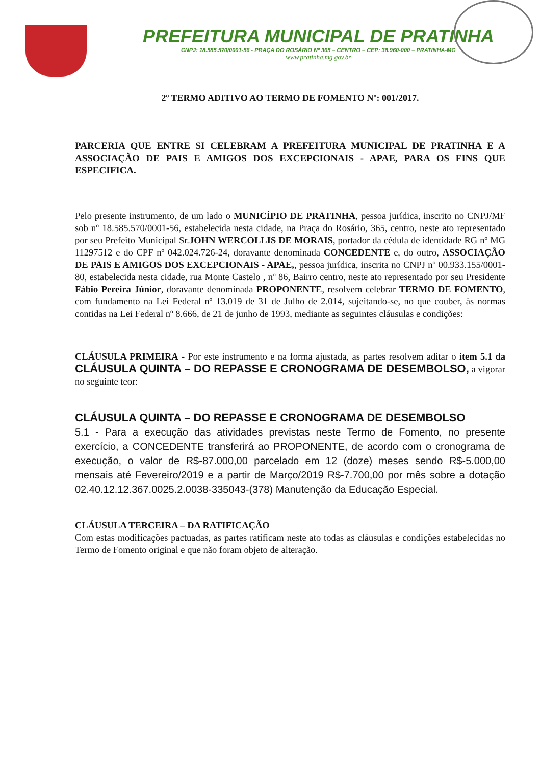PREFEITURA MUNICIPAL DE PRATINHA
CNPJ: 18.585.570/0001-56 - PRAÇA DO ROSÁRIO Nº 365 – CENTRO – CEP: 38.960-000 – PRATINHA-MG
www.pratinha.mg.gov.br
2º TERMO ADITIVO AO TERMO DE FOMENTO Nº: 001/2017.
PARCERIA QUE ENTRE SI CELEBRAM A PREFEITURA MUNICIPAL DE PRATINHA E A ASSOCIAÇÃO DE PAIS E AMIGOS DOS EXCEPCIONAIS - APAE, PARA OS FINS QUE ESPECIFICA.
Pelo presente instrumento, de um lado o MUNICÍPIO DE PRATINHA, pessoa jurídica, inscrito no CNPJ/MF sob nº 18.585.570/0001-56, estabelecida nesta cidade, na Praça do Rosário, 365, centro, neste ato representado por seu Prefeito Municipal Sr.JOHN WERCOLLIS DE MORAIS, portador da cédula de identidade RG nº MG 11297512 e do CPF nº 042.024.726-24, doravante denominada CONCEDENTE e, do outro, ASSOCIAÇÃO DE PAIS E AMIGOS DOS EXCEPCIONAIS - APAE,, pessoa jurídica, inscrita no CNPJ nº 00.933.155/0001-80, estabelecida nesta cidade, rua Monte Castelo , nº 86, Bairro centro, neste ato representado por seu Presidente Fábio Pereira Júnior, doravante denominada PROPONENTE, resolvem celebrar TERMO DE FOMENTO, com fundamento na Lei Federal nº 13.019 de 31 de Julho de 2.014, sujeitando-se, no que couber, às normas contidas na Lei Federal nº 8.666, de 21 de junho de 1993, mediante as seguintes cláusulas e condições:
CLÁUSULA PRIMEIRA - Por este instrumento e na forma ajustada, as partes resolvem aditar o item 5.1 da CLÁUSULA QUINTA – DO REPASSE E CRONOGRAMA DE DESEMBOLSO, a vigorar no seguinte teor:
CLÁUSULA QUINTA – DO REPASSE E CRONOGRAMA DE DESEMBOLSO
5.1 - Para a execução das atividades previstas neste Termo de Fomento, no presente exercício, a CONCEDENTE transferirá ao PROPONENTE, de acordo com o cronograma de execução, o valor de R$-87.000,00 parcelado em 12 (doze) meses sendo R$-5.000,00 mensais até Fevereiro/2019 e a partir de Março/2019 R$-7.700,00 por mês sobre a dotação 02.40.12.12.367.0025.2.0038-335043-(378) Manutenção da Educação Especial.
CLÁUSULA TERCEIRA – DA RATIFICAÇÃO
Com estas modificações pactuadas, as partes ratificam neste ato todas as cláusulas e condições estabelecidas no Termo de Fomento original e que não foram objeto de alteração.